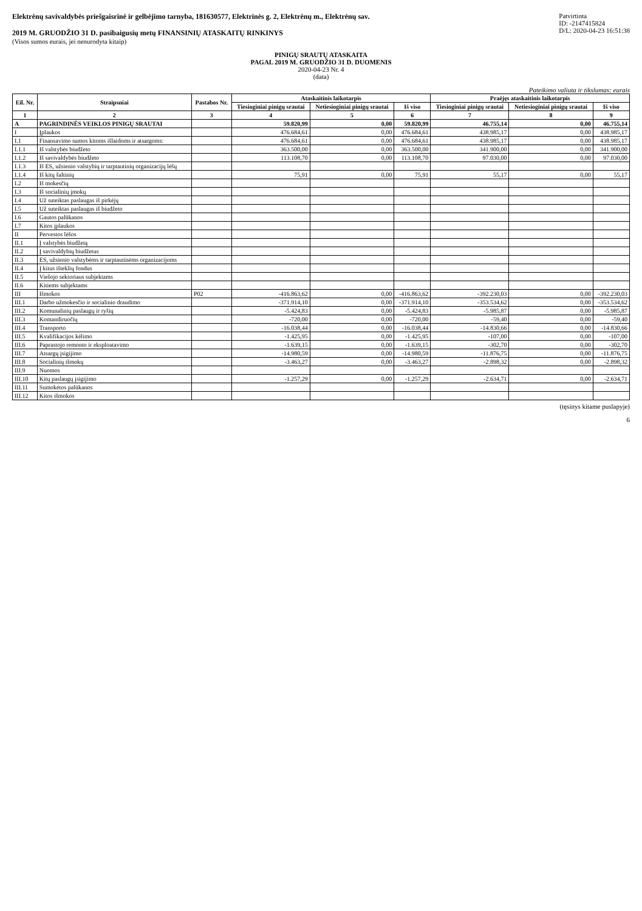Elektrėnų savivaldybės priešgaisrinė ir gelbėjimo tarnyba, 181630577, Elektrinės g. 2, Elektrėnų m., Elektrėnų sav.
2019 M. GRUODŽIO 31 D. pasibaigusių metų FINANSINIŲ ATASKAITŲ RINKINYS
(Visos sumos eurais, jei nenurodyta kitaip)
Patvirtinta
ID: -2147415824
D/L: 2020-04-23 16:51:38
PINIGŲ SRAUTŲ ATASKAITA
PAGAL 2019 M. GRUODŽIO 31 D. DUOMENIS
2020-04-23 Nr. 4
(data)
Pateikimo valiuta ir tikslumas: eurais
| Eil. Nr. | Straipsniai | Pastabos Nr. | Ataskaitinis laikotarpis | | | Praėjęs ataskaitinis laikotarpis | | |
| --- | --- | --- | --- | --- | --- | --- | --- | --- |
| | | | Tiesioginiai pinigų srautai | Netiesioginiai pinigų srautai | Iš viso | Tiesioginiai pinigų srautai | Netiesioginiai pinigų srautai | Iš viso |
| 1 | 2 | 3 | 4 | 5 | 6 | 7 | 8 | 9 |
| A | PAGRINDINĖS VEIKLOS PINIGŲ SRAUTAI | | 59.820,99 | 0,00 | 59.820,99 | 46.755,14 | 0,00 | 46.755,14 |
| I | Įplaukos | | 476.684,61 | 0,00 | 476.684,61 | 438.985,17 | 0,00 | 438.985,17 |
| I.1 | Finansavimo sumos kitoms išlaidoms ir atsargoms: | | 476.684,61 | 0,00 | 476.684,61 | 438.985,17 | 0,00 | 438.985,17 |
| I.1.1 | Iš valstybės biudžeto | | 363.500,00 | 0,00 | 363.500,00 | 341.900,00 | 0,00 | 341.900,00 |
| I.1.2 | Iš savivaldybės biudžeto | | 113.108,70 | 0,00 | 113.108,70 | 97.030,00 | 0,00 | 97.030,00 |
| I.1.3 | Iš ES, užsienio valstybių ir tarptautinių organizacijų lėšų | | | | | | | |
| I.1.4 | Iš kitų šaltinių | | 75,91 | 0,00 | 75,91 | 55,17 | 0,00 | 55,17 |
| I.2 | Iš mokesčių | | | | | | | |
| I.3 | Iš socialinių įmokų | | | | | | | |
| I.4 | Už suteiktas paslaugas iš pirkėjų | | | | | | | |
| I.5 | Už suteiktas paslaugas iš biudžeto | | | | | | | |
| I.6 | Gautos palūkanos | | | | | | | |
| I.7 | Kitos įplaukos | | | | | | | |
| II | Pervestos lėšos | | | | | | | |
| II.1 | Į valstybės biudžetą | | | | | | | |
| II.2 | Į savivaldybių biudžetus | | | | | | | |
| II.3 | ES, užsienio valstybėms ir tarptautinėms organizacijoms | | | | | | | |
| II.4 | Į kitus išteklių fondus | | | | | | | |
| II.5 | Viešojo sektoriaus subjektams | | | | | | | |
| II.6 | Kitiems subjektams | | | | | | | |
| III | Išmokos | P02 | -416.863,62 | 0,00 | -416.863,62 | -392.230,03 | 0,00 | -392.230,03 |
| III.1 | Darbo užmokesčio ir socialinio draudimo | | -371.914,10 | 0,00 | -371.914,10 | -353.534,62 | 0,00 | -353.534,62 |
| III.2 | Komunalinių paslaugų ir ryšių | | -5.424,83 | 0,00 | -5.424,83 | -5.985,87 | 0,00 | -5.985,87 |
| III.3 | Komandiruočių | | -720,00 | 0,00 | -720,00 | -59,40 | 0,00 | -59,40 |
| III.4 | Transporto | | -16.038,44 | 0,00 | -16.038,44 | -14.830,66 | 0,00 | -14.830,66 |
| III.5 | Kvalifikacijos kėlimo | | -1.425,95 | 0,00 | -1.425,95 | -107,00 | 0,00 | -107,00 |
| III.6 | Paprastojo remonto ir eksploatavimo | | -1.639,15 | 0,00 | -1.639,15 | -302,70 | 0,00 | -302,70 |
| III.7 | Atsargų įsigijimo | | -14.980,59 | 0,00 | -14.980,59 | -11.876,75 | 0,00 | -11.876,75 |
| III.8 | Socialinių išmokų | | -3.463,27 | 0,00 | -3.463,27 | -2.898,32 | 0,00 | -2.898,32 |
| III.9 | Nuomos | | | | | | | |
| III.10 | Kitų paslaugų įsigijimo | | -1.257,29 | 0,00 | -1.257,29 | -2.634,71 | 0,00 | -2.634,71 |
| III.11 | Sumokėtos palūkanos | | | | | | | |
| III.12 | Kitos išmokos | | | | | | | |
(tęsinys kitame puslapyje)
6